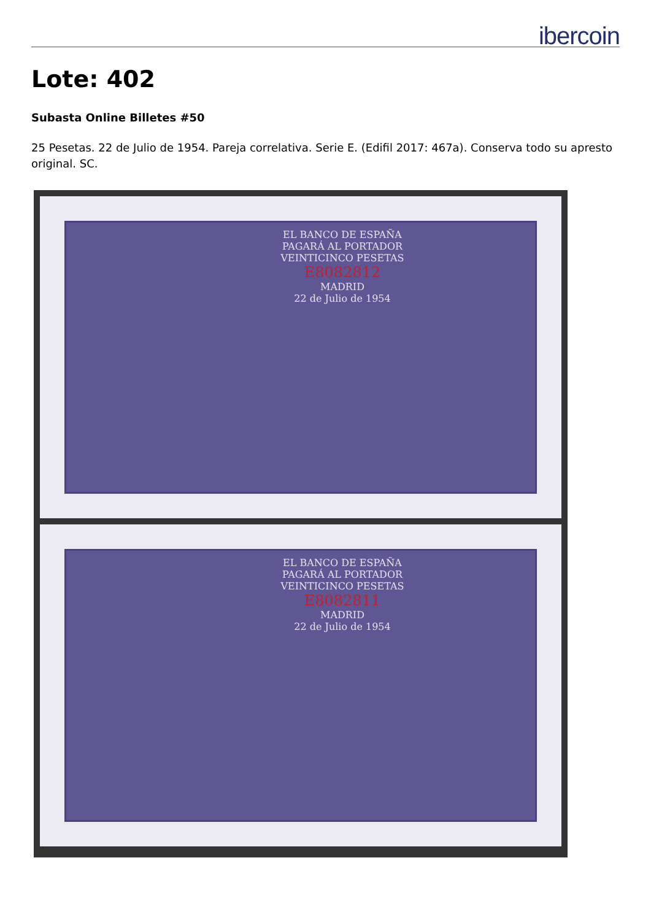ibercoin
Lote: 402
Subasta Online Billetes #50
25 Pesetas. 22 de Julio de 1954. Pareja correlativa. Serie E. (Edifil 2017: 467a). Conserva todo su apresto original. SC.
EL BANCO DE ESPAÑA
PAGARÁ AL PORTADOR
VEINTICINCO PESETAS
E8082812
MADRID
22 de Julio de 1954
EL BANCO DE ESPAÑA
PAGARÁ AL PORTADOR
VEINTICINCO PESETAS
E8082811
MADRID
22 de Julio de 1954